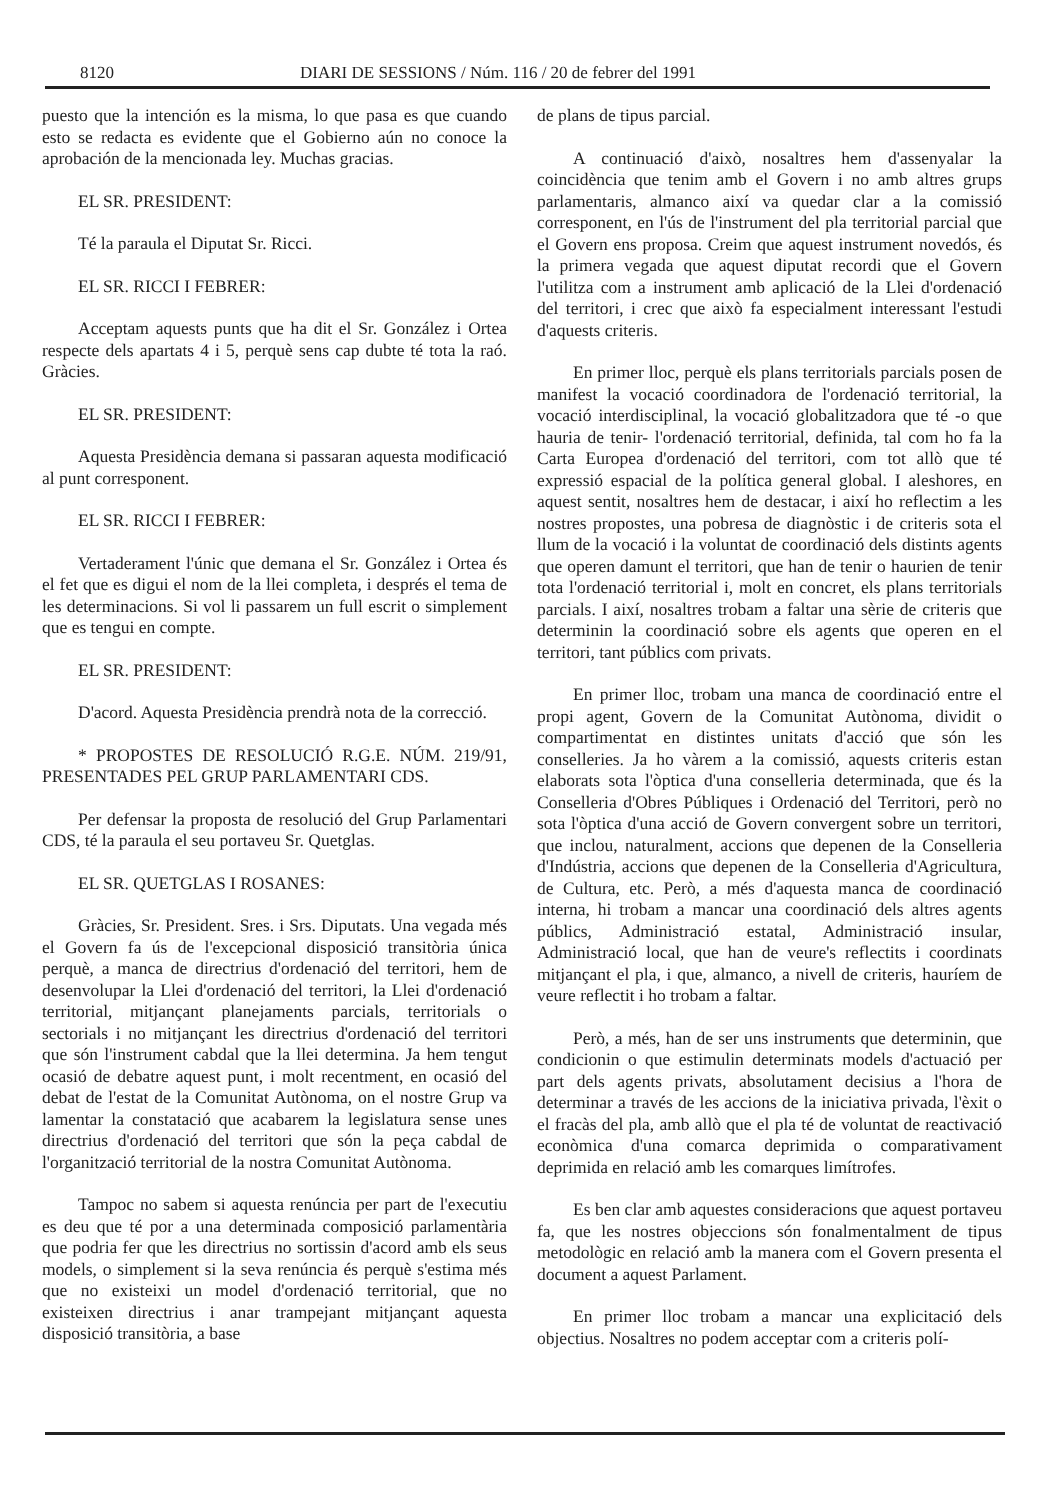8120 DIARI DE SESSIONS / Núm. 116 / 20 de febrer del 1991
puesto que la intención es la misma, lo que pasa es que cuando esto se redacta es evidente que el Gobierno aún no conoce la aprobación de la mencionada ley. Muchas gracias.
EL SR. PRESIDENT:
Té la paraula el Diputat Sr. Ricci.
EL SR. RICCI I FEBRER:
Acceptam aquests punts que ha dit el Sr. González i Ortea respecte dels apartats 4 i 5, perquè sens cap dubte té tota la raó. Gràcies.
EL SR. PRESIDENT:
Aquesta Presidència demana si passaran aquesta modificació al punt corresponent.
EL SR. RICCI I FEBRER:
Vertaderament l'únic que demana el Sr. González i Ortea és el fet que es digui el nom de la llei completa, i després el tema de les determinacions. Si vol li passarem un full escrit o simplement que es tengui en compte.
EL SR. PRESIDENT:
D'acord. Aquesta Presidència prendrà nota de la correcció.
* PROPOSTES DE RESOLUCIÓ R.G.E. NÚM. 219/91, PRESENTADES PEL GRUP PARLAMENTARI CDS.
Per defensar la proposta de resolució del Grup Parlamentari CDS, té la paraula el seu portaveu Sr. Quetglas.
EL SR. QUETGLAS I ROSANES:
Gràcies, Sr. President. Sres. i Srs. Diputats. Una vegada més el Govern fa ús de l'excepcional disposició transitòria única perquè, a manca de directrius d'ordenació del territori, hem de desenvolupar la Llei d'ordenació del territori, la Llei d'ordenació territorial, mitjançant planejaments parcials, territorials o sectorials i no mitjançant les directrius d'ordenació del territori que són l'instrument cabdal que la llei determina. Ja hem tengut ocasió de debatre aquest punt, i molt recentment, en ocasió del debat de l'estat de la Comunitat Autònoma, on el nostre Grup va lamentar la constatació que acabarem la legislatura sense unes directrius d'ordenació del territori que són la peça cabdal de l'organització territorial de la nostra Comunitat Autònoma.
Tampoc no sabem si aquesta renúncia per part de l'executiu es deu que té por a una determinada composició parlamentària que podria fer que les directrius no sortissin d'acord amb els seus models, o simplement si la seva renúncia és perquè s'estima més que no existeixi un model d'ordenació territorial, que no existeixen directrius i anar trampejant mitjançant aquesta disposició transitòria, a base
de plans de tipus parcial.
A continuació d'això, nosaltres hem d'assenyalar la coincidència que tenim amb el Govern i no amb altres grups parlamentaris, almanco així va quedar clar a la comissió corresponent, en l'ús de l'instrument del pla territorial parcial que el Govern ens proposa. Creim que aquest instrument novedós, és la primera vegada que aquest diputat recordi que el Govern l'utilitza com a instrument amb aplicació de la Llei d'ordenació del territori, i crec que això fa especialment interessant l'estudi d'aquests criteris.
En primer lloc, perquè els plans territorials parcials posen de manifest la vocació coordinadora de l'ordenació territorial, la vocació interdisciplinal, la vocació globalitzadora que té -o que hauria de tenir- l'ordenació territorial, definida, tal com ho fa la Carta Europea d'ordenació del territori, com tot allò que té expressió espacial de la política general global. I aleshores, en aquest sentit, nosaltres hem de destacar, i així ho reflectim a les nostres propostes, una pobresa de diagnòstic i de criteris sota el llum de la vocació i la voluntat de coordinació dels distints agents que operen damunt el territori, que han de tenir o haurien de tenir tota l'ordenació territorial i, molt en concret, els plans territorials parcials. I així, nosaltres trobam a faltar una sèrie de criteris que determinin la coordinació sobre els agents que operen en el territori, tant públics com privats.
En primer lloc, trobam una manca de coordinació entre el propi agent, Govern de la Comunitat Autònoma, dividit o compartimentat en distintes unitats d'acció que són les conselleries. Ja ho vàrem a la comissió, aquests criteris estan elaborats sota l'òptica d'una conselleria determinada, que és la Conselleria d'Obres Públiques i Ordenació del Territori, però no sota l'òptica d'una acció de Govern convergent sobre un territori, que inclou, naturalment, accions que depenen de la Conselleria d'Indústria, accions que depenen de la Conselleria d'Agricultura, de Cultura, etc. Però, a més d'aquesta manca de coordinació interna, hi trobam a mancar una coordinació dels altres agents públics, Administració estatal, Administració insular, Administració local, que han de veure's reflectits i coordinats mitjançant el pla, i que, almanco, a nivell de criteris, hauríem de veure reflectit i ho trobam a faltar.
Però, a més, han de ser uns instruments que determinin, que condicionin o que estimulin determinats models d'actuació per part dels agents privats, absolutament decisius a l'hora de determinar a través de les accions de la iniciativa privada, l'èxit o el fracàs del pla, amb allò que el pla té de voluntat de reactivació econòmica d'una comarca deprimida o comparativament deprimida en relació amb les comarques limítrofes.
Es ben clar amb aquestes consideracions que aquest portaveu fa, que les nostres objeccions són fonalmentalment de tipus metodològic en relació amb la manera com el Govern presenta el document a aquest Parlament.
En primer lloc trobam a mancar una explicitació dels objectius. Nosaltres no podem acceptar com a criteris polí-